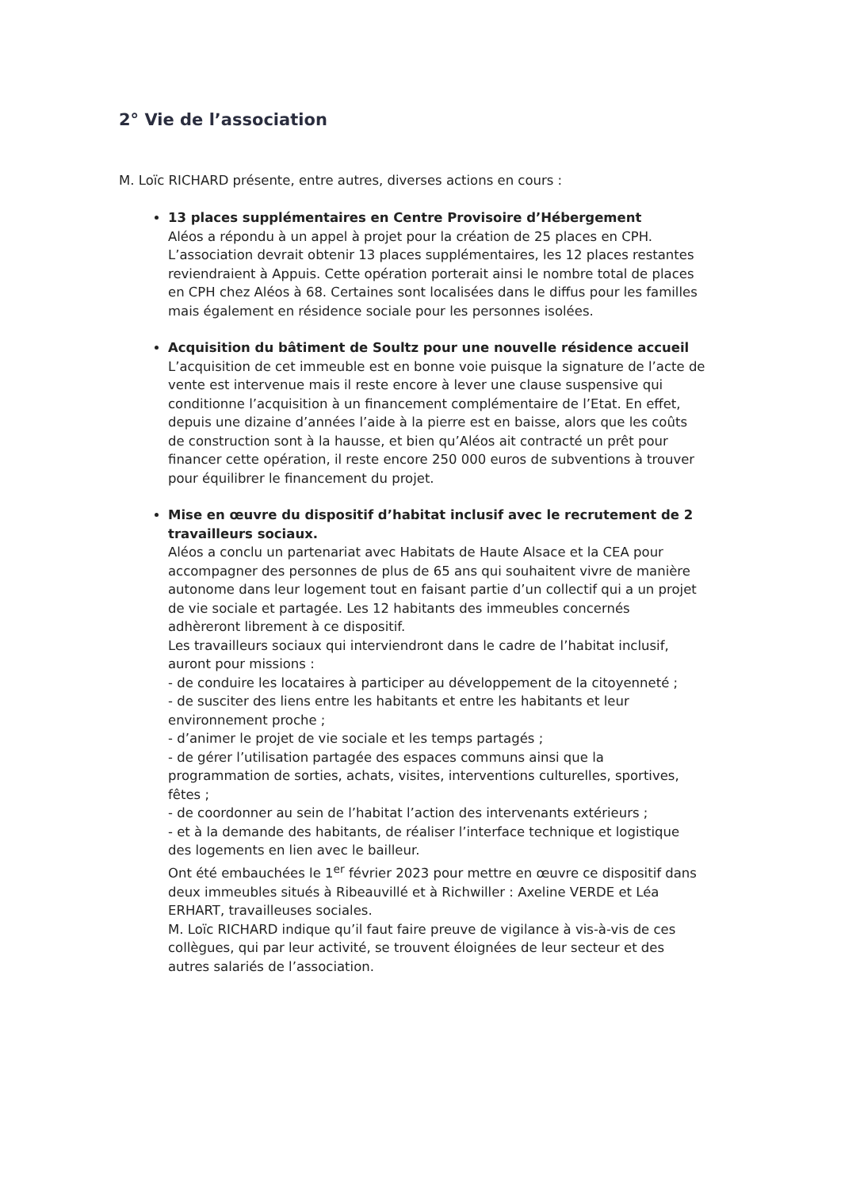2° Vie de l’association
M. Loïc RICHARD présente, entre autres, diverses actions en cours :
13 places supplémentaires en Centre Provisoire d’Hébergement
Aléos a répondu à un appel à projet pour la création de 25 places en CPH. L’association devrait obtenir 13 places supplémentaires, les 12 places restantes reviendraient à Appuis. Cette opération porterait ainsi le nombre total de places en CPH chez Aléos à 68. Certaines sont localisées dans le diffus pour les familles mais également en résidence sociale pour les personnes isolées.
Acquisition du bâtiment de Soultz pour une nouvelle résidence accueil
L’acquisition de cet immeuble est en bonne voie puisque la signature de l’acte de vente est intervenue mais il reste encore à lever une clause suspensive qui conditionne l’acquisition à un financement complémentaire de l’Etat. En effet, depuis une dizaine d’années l’aide à la pierre est en baisse, alors que les coûts de construction sont à la hausse, et bien qu’Aléos ait contracté un prêt pour financer cette opération, il reste encore 250 000 euros de subventions à trouver pour équilibrer le financement du projet.
Mise en œuvre du dispositif d’habitat inclusif avec le recrutement de 2 travailleurs sociaux.
Aléos a conclu un partenariat avec Habitats de Haute Alsace et la CEA pour accompagner des personnes de plus de 65 ans qui souhaitent vivre de manière autonome dans leur logement tout en faisant partie d’un collectif qui a un projet de vie sociale et partagée. Les 12 habitants des immeubles concernés adhèreront librement à ce dispositif.
Les travailleurs sociaux qui interviendront dans le cadre de l’habitat inclusif, auront pour missions :
- de conduire les locataires à participer au développement de la citoyenneté ;
- de susciter des liens entre les habitants et entre les habitants et leur environnement proche ;
- d’animer le projet de vie sociale et les temps partagés ;
- de gérer l’utilisation partagée des espaces communs ainsi que la programmation de sorties, achats, visites, interventions culturelles, sportives, fêtes ;
- de coordonner au sein de l’habitat l’action des intervenants extérieurs ;
- et à la demande des habitants, de réaliser l’interface technique et logistique des logements en lien avec le bailleur.
Ont été embauchées le 1<sup>er</sup> février 2023 pour mettre en œuvre ce dispositif dans deux immeubles situés à Ribeauvillé et à Richwiller : Axeline VERDE et Léa ERHART, travailleuses sociales.
M. Loïc RICHARD indique qu’il faut faire preuve de vigilance à vis-à-vis de ces collègues, qui par leur activité, se trouvent éloignées de leur secteur et des autres salariés de l’association.